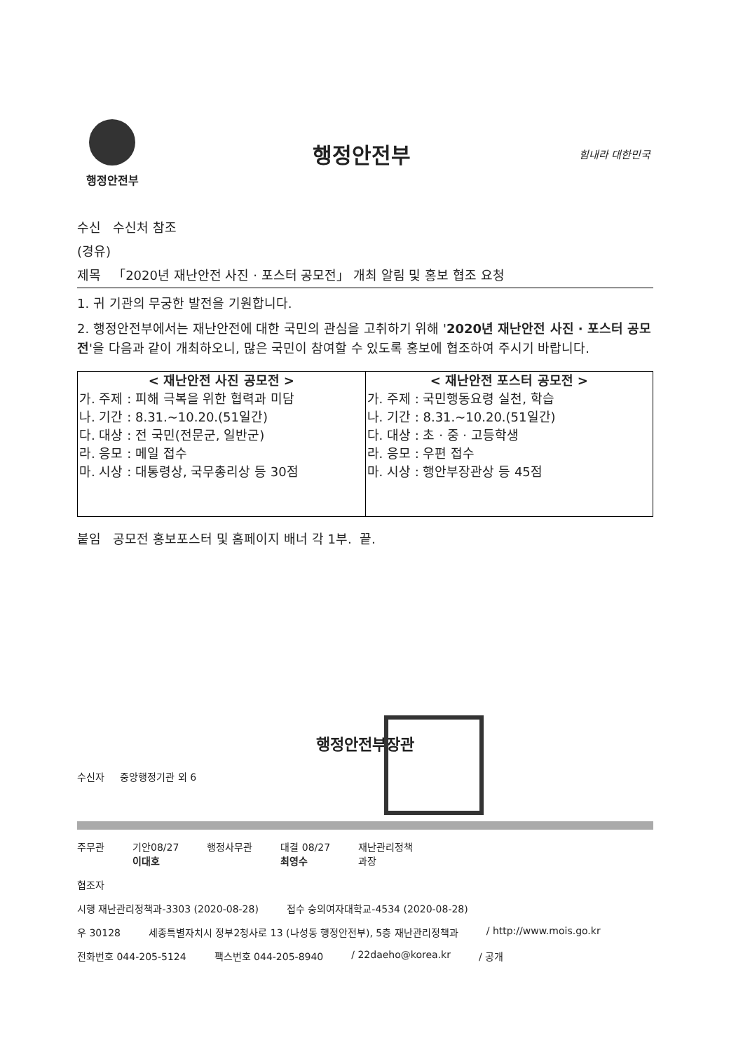행정안전부
행정안전부
힘내라 대한민국
수신 수신처 참조
(경유)
제목 「2020년 재난안전 사진 · 포스터 공모전」 개최 알림 및 홍보 협조 요청
1. 귀 기관의 무궁한 발전을 기원합니다.
2. 행정안전부에서는 재난안전에 대한 국민의 관심을 고취하기 위해 '2020년 재난안전 사진 · 포스터 공모전'을 다음과 같이 개최하오니, 많은 국민이 참여할 수 있도록 홍보에 협조하여 주시기 바랍니다.
| < 재난안전 사진 공모전 > 가. 주제 : 피해 극복을 위한 협력과 미담 나. 기간 : 8.31.~10.20.(51일간) 다. 대상 : 전 국민(전문군, 일반군) 라. 응모 : 메일 접수 마. 시상 : 대통령상, 국무총리상 등 30점 | < 재난안전 포스터 공모전 > 가. 주제 : 국민행동요령 실천, 학습 나. 기간 : 8.31.~10.20.(51일간) 다. 대상 : 초 · 중 · 고등학생 라. 응모 : 우편 접수 마. 시상 : 행안부장관상 등 45점 |
붙임 공모전 홍보포스터 및 홈페이지 배너 각 1부. 끝.
행정안전부장관
수신자 중앙행정기관 외 6
주무관 기안08/27
이대호 행정사무관 대결 08/27
최영수 재난관리정책
과장
협조자
시행 재난관리정책과-3303 (2020-08-28) 접수 숭의여자대학교-4534 (2020-08-28)
우 30128 세종특별자치시 정부2청사로 13 (나성동 행정안전부), 5층 재난관리정책과 / http://www.mois.go.kr
전화번호 044-205-5124 팩스번호 044-205-8940 / 22daeho@korea.kr / 공개